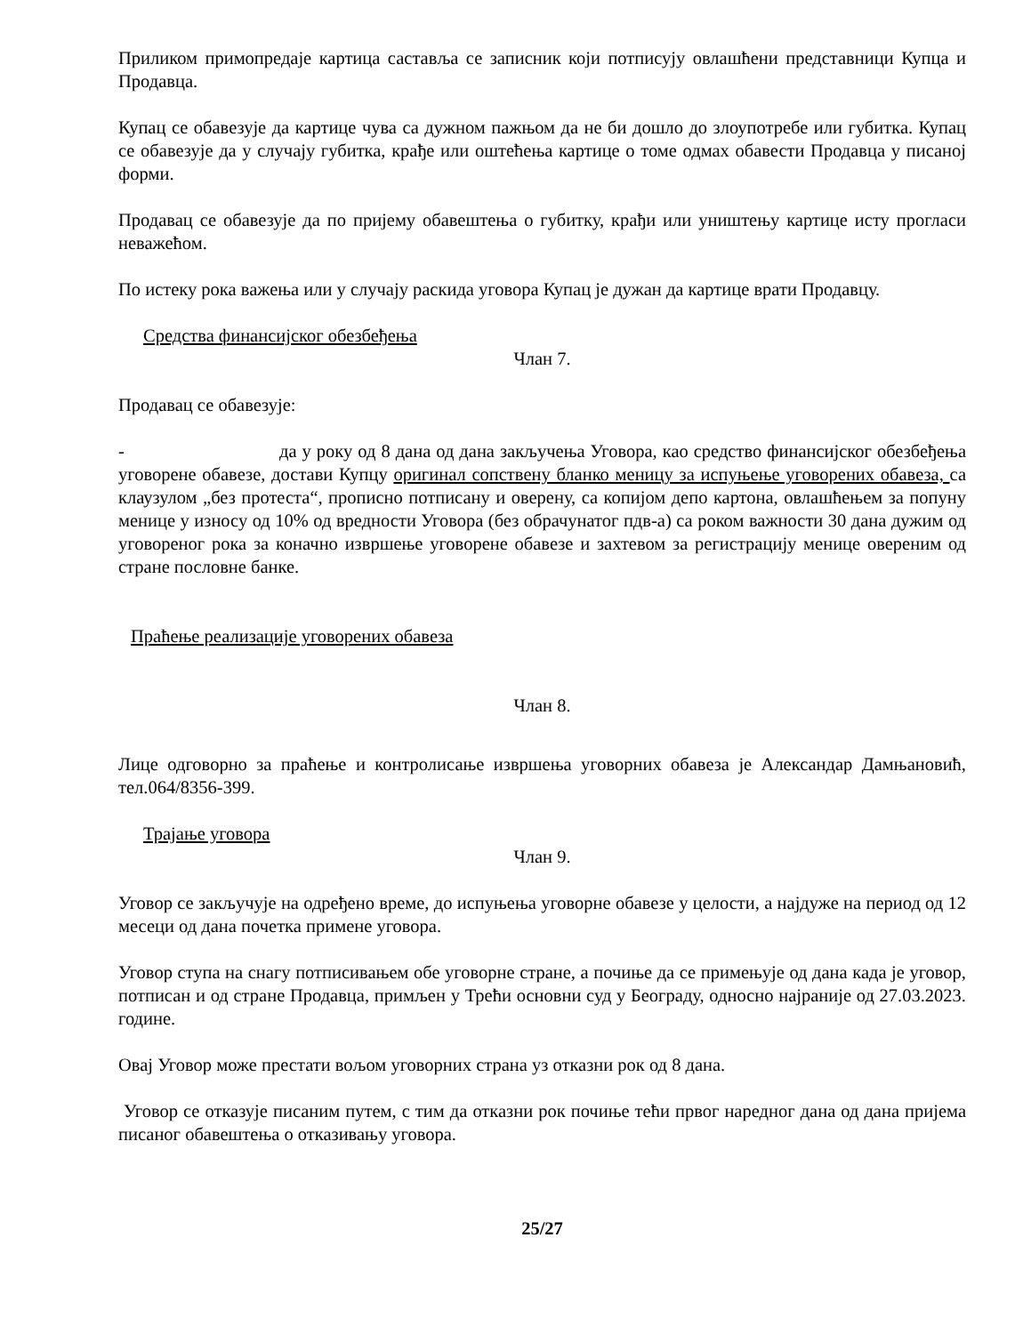Приликом примопредаје картица саставља се записник који потписују овлашћени представници Купца и Продавца.
Купац се обавезује да картице чува са дужном пажњом да не би дошло до злоупотребе или губитка. Купац се обавезује да у случају губитка, крађе или оштећења картице о томе одмах обавести Продавца у писаној форми.
Продавац се обавезује да по пријему обавештења о губитку, крађи или уништењу картице исту прогласи неважећом.
По истеку рока важења или у случају раскида уговора Купац је дужан да картице врати Продавцу.
Средства финансијског обезбеђења
Члан 7.
Продавац се обавезује:
- да у року од 8 дана од дана закључења Уговора, као средство финансијског обезбеђења уговорене обавезе, достави Купцу оригинал сопствену бланко меницу за испуњење уговорених обавеза, са клаузулом „без протеста“, прописно потписану и оверену, са копијом депо картона, овлашћењем за попуну менице у износу од 10% од вредности Уговора (без обрачунатог пдв-а) са роком важности 30 дана дужим од уговореног рока за коначно извршење уговорене обавезе и захтевом за регистрацију менице овереним од стране пословне банке.
Праћење реализације уговорених обавеза
Члан 8.
Лице одговорно за праћење и контролисање извршења уговорних обавеза је Александар Дамњановић, тел.064/8356-399.
Трајање уговора
Члан 9.
Уговор се закључује на одређено време, до испуњења уговорне обавезе у целости, а најдуже на период од 12 месеци од дана почетка примене уговора.
Уговор ступа на снагу потписивањем обе уговорне стране, а почиње да се примењује од дана када је уговор, потписан и од стране Продавца, примљен у Трећи основни суд у Београду, односно најраније од 27.03.2023. године.
Овај Уговор може престати вољом уговорних страна уз отказни рок од 8 дана.
Уговор се отказује писаним путем, с тим да отказни рок почиње тећи првог наредног дана од дана пријема писаног обавештења о отказивању уговора.
25/27